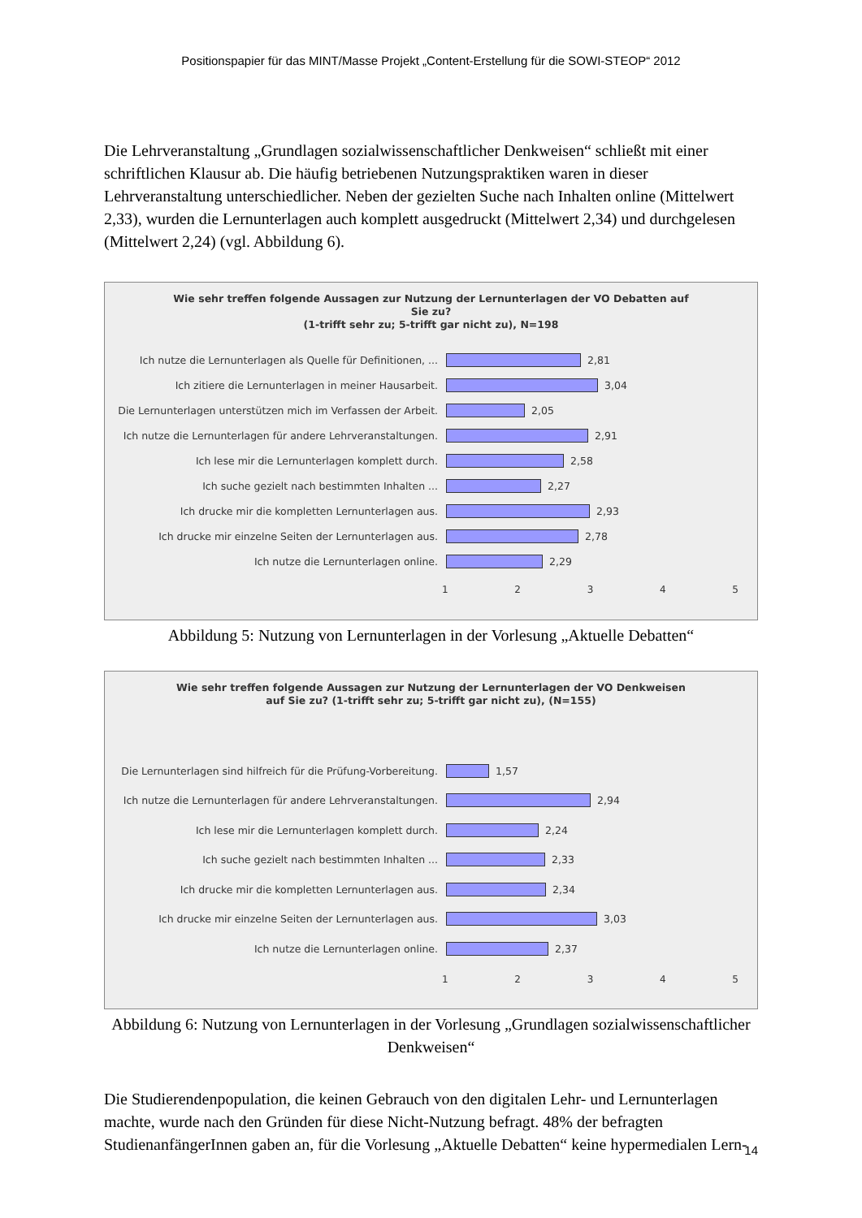Positionspapier für das MINT/Masse Projekt „Content-Erstellung für die SOWI-STEOP“ 2012
Die Lehrveranstaltung „Grundlagen sozialwissenschaftlicher Denkweisen“ schließt mit einer schriftlichen Klausur ab. Die häufig betriebenen Nutzungspraktiken waren in dieser Lehrveranstaltung unterschiedlicher. Neben der gezielten Suche nach Inhalten online (Mittelwert 2,33), wurden die Lernunterlagen auch komplett ausgedruckt (Mittelwert 2,34) und durchgelesen (Mittelwert 2,24) (vgl. Abbildung 6).
Wie sehr treffen folgende Aussagen zur Nutzung der Lernunterlagen der VO Debatten auf
Sie zu?
(1-trifft sehr zu; 5-trifft gar nicht zu), N=198
Ich nutze die Lernunterlagen als Quelle für Definitionen, ... 2,81
Ich zitiere die Lernunterlagen in meiner Hausarbeit. 3,04
Die Lernunterlagen unterstützen mich im Verfassen der Arbeit. 2,05
Ich nutze die Lernunterlagen für andere Lehrveranstaltungen. 2,91
Ich lese mir die Lernunterlagen komplett durch. 2,58
Ich suche gezielt nach bestimmten Inhalten ... 2,27
Ich drucke mir die kompletten Lernunterlagen aus. 2,93
Ich drucke mir einzelne Seiten der Lernunterlagen aus. 2,78
Ich nutze die Lernunterlagen online. 2,29
1 2 3 4 5
Abbildung 5: Nutzung von Lernunterlagen in der Vorlesung „Aktuelle Debatten“
Wie sehr treffen folgende Aussagen zur Nutzung der Lernunterlagen der VO Denkweisen
auf Sie zu? (1-trifft sehr zu; 5-trifft gar nicht zu), (N=155)
Die Lernunterlagen sind hilfreich für die Prüfung-Vorbereitung. 1,57
Ich nutze die Lernunterlagen für andere Lehrveranstaltungen. 2,94
Ich lese mir die Lernunterlagen komplett durch. 2,24
Ich suche gezielt nach bestimmten Inhalten ... 2,33
Ich drucke mir die kompletten Lernunterlagen aus. 2,34
Ich drucke mir einzelne Seiten der Lernunterlagen aus. 3,03
Ich nutze die Lernunterlagen online. 2,37
1 2 3 4 5
Abbildung 6: Nutzung von Lernunterlagen in der Vorlesung „Grundlagen sozialwissenschaftlicher Denkweisen“
Die Studierendenpopulation, die keinen Gebrauch von den digitalen Lehr- und Lernunterlagen machte, wurde nach den Gründen für diese Nicht-Nutzung befragt. 48% der befragten StudienanfängerInnen gaben an, für die Vorlesung „Aktuelle Debatten“ keine hypermedialen Lern-
14